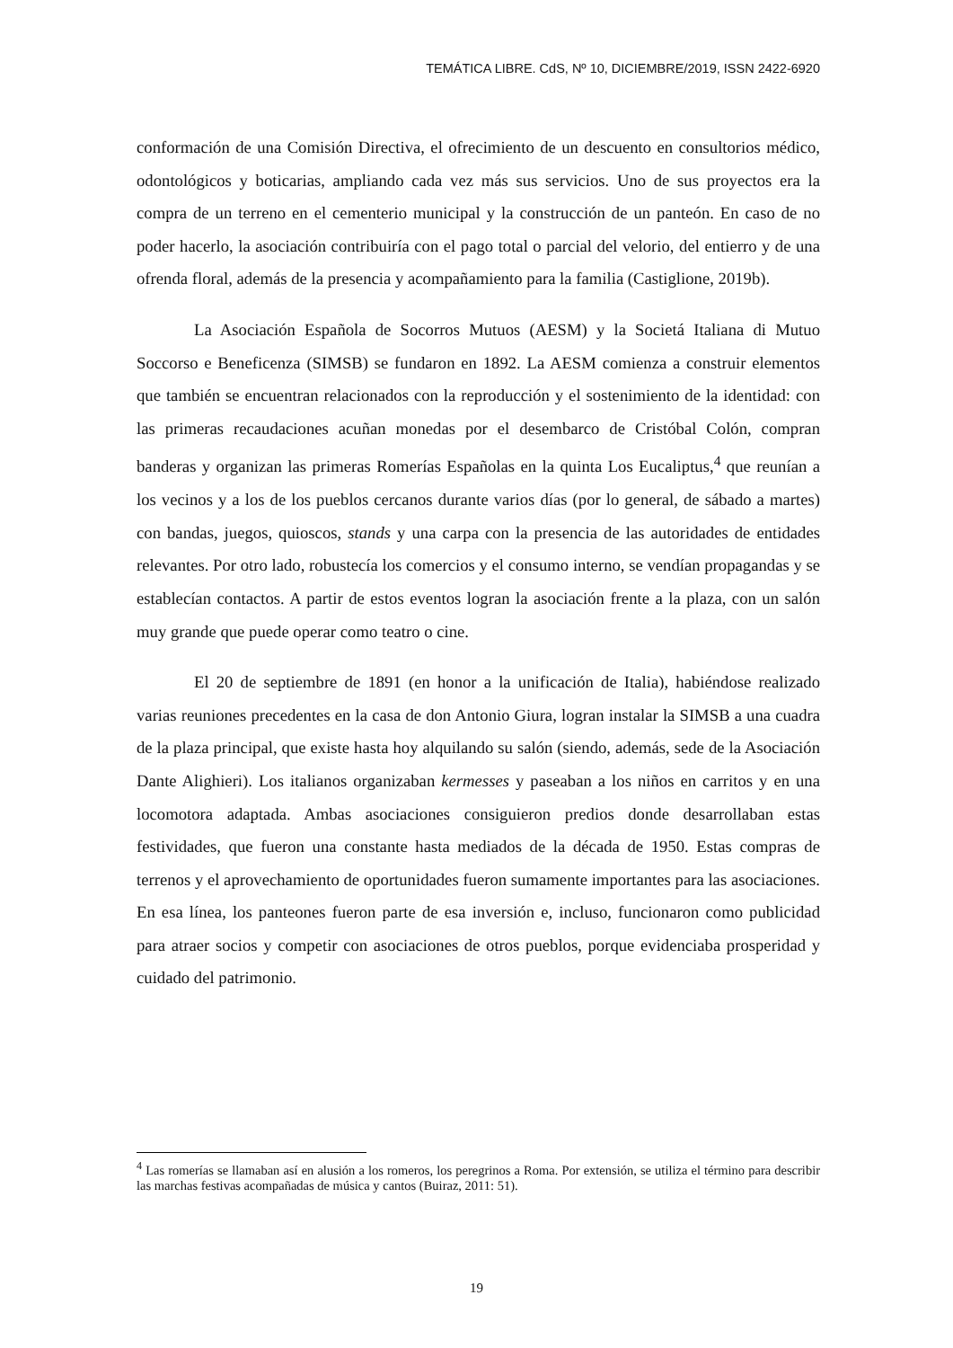TEMÁTICA LIBRE. CdS, Nº 10, DICIEMBRE/2019, ISSN 2422-6920
conformación de una Comisión Directiva, el ofrecimiento de un descuento en consultorios médico, odontológicos y boticarias, ampliando cada vez más sus servicios. Uno de sus proyectos era la compra de un terreno en el cementerio municipal y la construcción de un panteón. En caso de no poder hacerlo, la asociación contribuiría con el pago total o parcial del velorio, del entierro y de una ofrenda floral, además de la presencia y acompañamiento para la familia (Castiglione, 2019b).
La Asociación Española de Socorros Mutuos (AESM) y la Societá Italiana di Mutuo Soccorso e Beneficenza (SIMSB) se fundaron en 1892. La AESM comienza a construir elementos que también se encuentran relacionados con la reproducción y el sostenimiento de la identidad: con las primeras recaudaciones acuñan monedas por el desembarco de Cristóbal Colón, compran banderas y organizan las primeras Romerías Españolas en la quinta Los Eucaliptus,<sup>4</sup> que reunían a los vecinos y a los de los pueblos cercanos durante varios días (por lo general, de sábado a martes) con bandas, juegos, quioscos, stands y una carpa con la presencia de las autoridades de entidades relevantes. Por otro lado, robustecía los comercios y el consumo interno, se vendían propagandas y se establecían contactos. A partir de estos eventos logran la asociación frente a la plaza, con un salón muy grande que puede operar como teatro o cine.
El 20 de septiembre de 1891 (en honor a la unificación de Italia), habiéndose realizado varias reuniones precedentes en la casa de don Antonio Giura, logran instalar la SIMSB a una cuadra de la plaza principal, que existe hasta hoy alquilando su salón (siendo, además, sede de la Asociación Dante Alighieri). Los italianos organizaban kermesses y paseaban a los niños en carritos y en una locomotora adaptada. Ambas asociaciones consiguieron predios donde desarrollaban estas festividades, que fueron una constante hasta mediados de la década de 1950. Estas compras de terrenos y el aprovechamiento de oportunidades fueron sumamente importantes para las asociaciones. En esa línea, los panteones fueron parte de esa inversión e, incluso, funcionaron como publicidad para atraer socios y competir con asociaciones de otros pueblos, porque evidenciaba prosperidad y cuidado del patrimonio.
<sup>4</sup> Las romerías se llamaban así en alusión a los romeros, los peregrinos a Roma. Por extensión, se utiliza el término para describir las marchas festivas acompañadas de música y cantos (Buiraz, 2011: 51).
19